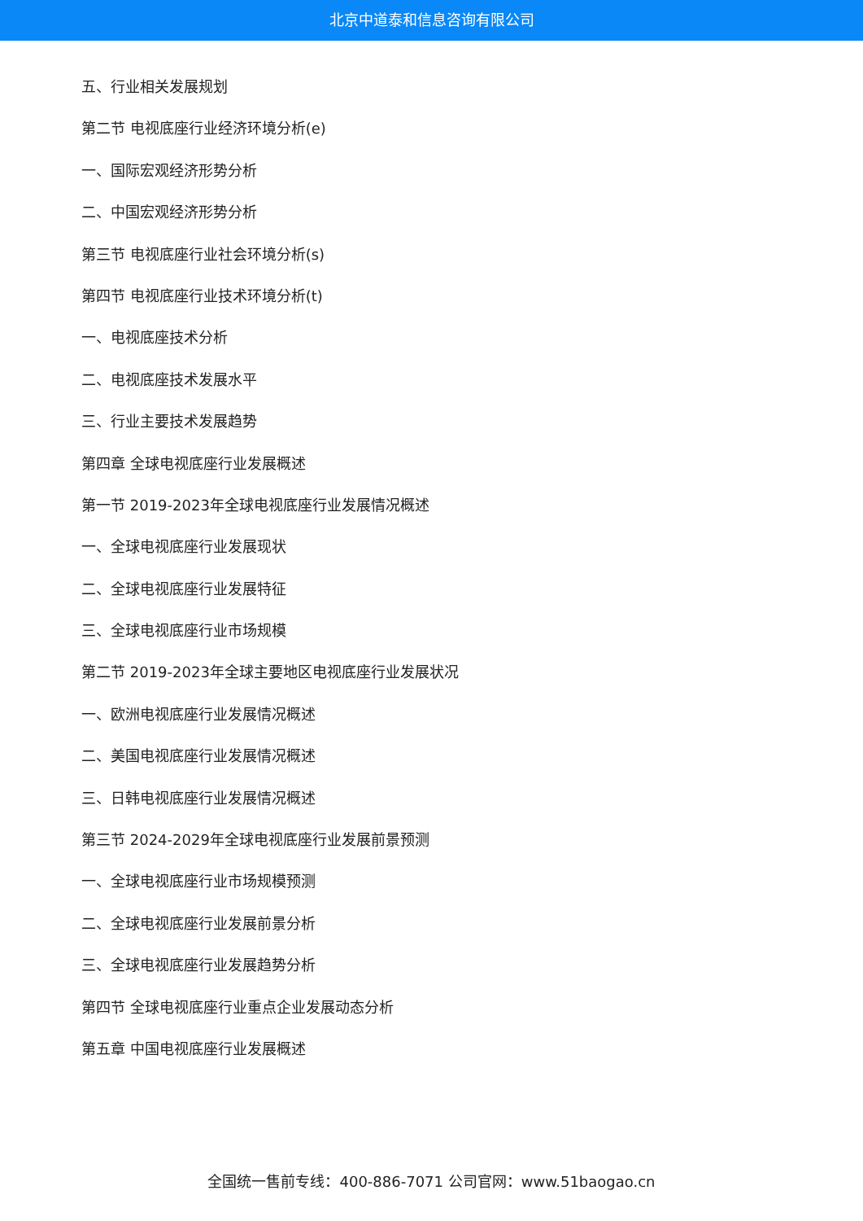北京中道泰和信息咨询有限公司
五、行业相关发展规划
第二节 电视底座行业经济环境分析(e)
一、国际宏观经济形势分析
二、中国宏观经济形势分析
第三节 电视底座行业社会环境分析(s)
第四节 电视底座行业技术环境分析(t)
一、电视底座技术分析
二、电视底座技术发展水平
三、行业主要技术发展趋势
第四章 全球电视底座行业发展概述
第一节 2019-2023年全球电视底座行业发展情况概述
一、全球电视底座行业发展现状
二、全球电视底座行业发展特征
三、全球电视底座行业市场规模
第二节 2019-2023年全球主要地区电视底座行业发展状况
一、欧洲电视底座行业发展情况概述
二、美国电视底座行业发展情况概述
三、日韩电视底座行业发展情况概述
第三节 2024-2029年全球电视底座行业发展前景预测
一、全球电视底座行业市场规模预测
二、全球电视底座行业发展前景分析
三、全球电视底座行业发展趋势分析
第四节 全球电视底座行业重点企业发展动态分析
第五章 中国电视底座行业发展概述
全国统一售前专线：400-886-7071 公司官网：www.51baogao.cn